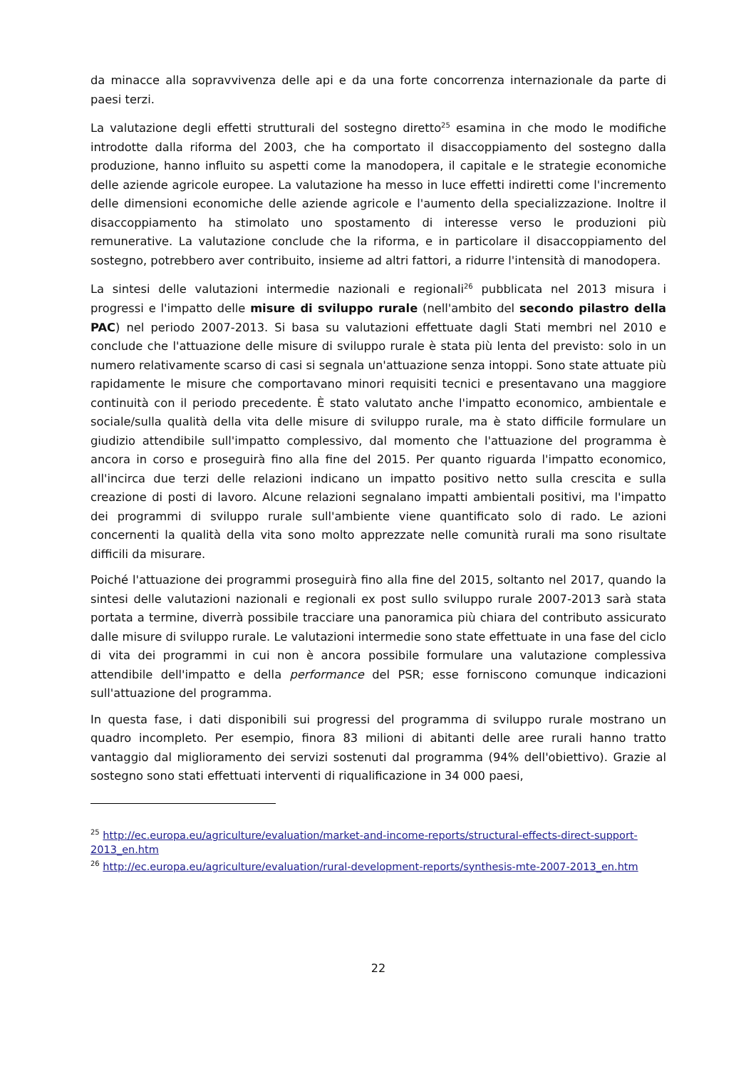da minacce alla sopravvivenza delle api e da una forte concorrenza internazionale da parte di paesi terzi.
La valutazione degli effetti strutturali del sostegno diretto<sup>25</sup> esamina in che modo le modifiche introdotte dalla riforma del 2003, che ha comportato il disaccoppiamento del sostegno dalla produzione, hanno influito su aspetti come la manodopera, il capitale e le strategie economiche delle aziende agricole europee. La valutazione ha messo in luce effetti indiretti come l'incremento delle dimensioni economiche delle aziende agricole e l'aumento della specializzazione. Inoltre il disaccoppiamento ha stimolato uno spostamento di interesse verso le produzioni più remunerative. La valutazione conclude che la riforma, e in particolare il disaccoppiamento del sostegno, potrebbero aver contribuito, insieme ad altri fattori, a ridurre l'intensità di manodopera.
La sintesi delle valutazioni intermedie nazionali e regionali<sup>26</sup> pubblicata nel 2013 misura i progressi e l'impatto delle misure di sviluppo rurale (nell'ambito del secondo pilastro della PAC) nel periodo 2007-2013. Si basa su valutazioni effettuate dagli Stati membri nel 2010 e conclude che l'attuazione delle misure di sviluppo rurale è stata più lenta del previsto: solo in un numero relativamente scarso di casi si segnala un'attuazione senza intoppi. Sono state attuate più rapidamente le misure che comportavano minori requisiti tecnici e presentavano una maggiore continuità con il periodo precedente. È stato valutato anche l'impatto economico, ambientale e sociale/sulla qualità della vita delle misure di sviluppo rurale, ma è stato difficile formulare un giudizio attendibile sull'impatto complessivo, dal momento che l'attuazione del programma è ancora in corso e proseguirà fino alla fine del 2015. Per quanto riguarda l'impatto economico, all'incirca due terzi delle relazioni indicano un impatto positivo netto sulla crescita e sulla creazione di posti di lavoro. Alcune relazioni segnalano impatti ambientali positivi, ma l'impatto dei programmi di sviluppo rurale sull'ambiente viene quantificato solo di rado. Le azioni concernenti la qualità della vita sono molto apprezzate nelle comunità rurali ma sono risultate difficili da misurare.
Poiché l'attuazione dei programmi proseguirà fino alla fine del 2015, soltanto nel 2017, quando la sintesi delle valutazioni nazionali e regionali ex post sullo sviluppo rurale 2007-2013 sarà stata portata a termine, diverrà possibile tracciare una panoramica più chiara del contributo assicurato dalle misure di sviluppo rurale. Le valutazioni intermedie sono state effettuate in una fase del ciclo di vita dei programmi in cui non è ancora possibile formulare una valutazione complessiva attendibile dell'impatto e della performance del PSR; esse forniscono comunque indicazioni sull'attuazione del programma.
In questa fase, i dati disponibili sui progressi del programma di sviluppo rurale mostrano un quadro incompleto. Per esempio, finora 83 milioni di abitanti delle aree rurali hanno tratto vantaggio dal miglioramento dei servizi sostenuti dal programma (94% dell'obiettivo). Grazie al sostegno sono stati effettuati interventi di riqualificazione in 34 000 paesi,
<sup>25</sup> http://ec.europa.eu/agriculture/evaluation/market-and-income-reports/structural-effects-direct-support-2013_en.htm
<sup>26</sup> http://ec.europa.eu/agriculture/evaluation/rural-development-reports/synthesis-mte-2007-2013_en.htm
22